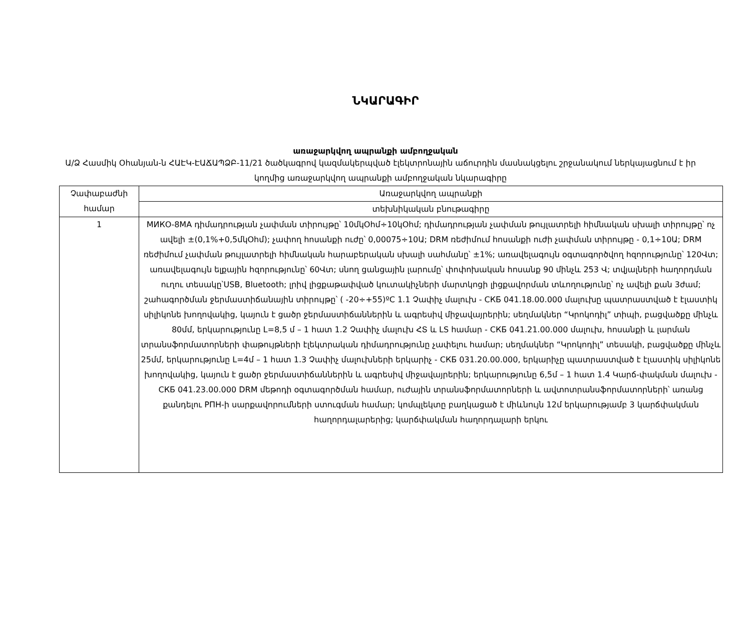ՆԿԱՐԱԳԻՐ
առաջարկվող ապրանքի ամբողջական
Ա/Ձ Հասմիկ Օհանյան-ն ՀԱԷԿ-ԷԱՃԱՊՁԲ-11/21 ծածկագրով կազմակերպված էլեկտրոնային աճուրդին մասնակցելու շրջանակում ներկայացնում է իր կողմից առաջարկվող ապրանքի ամբողջական նկարագիրը
| Չափաբաժնի համար | Առաջարկվող ապրանքի |
| | տեխնիկական բնութագիրը |
| 1 | МИКО-8МА դիմադրության չափման տիրույթը՝ 10մկOհմ÷10կOհմ; դիմադրության չափման թույլատրելի հիմնական սխալի տիրույթը՝ ոչ ավելի ±(0,1%+0,5մկOhմ); չափող հոսանքի ուժը՝ 0,00075÷10Ա; DRM ռեժիմում հոսանքի ուժի չափման տիրույթը - 0,1÷10Ա; DRM ռեժիմում չափման թույլատրելի հիմնական հարաբերական սխալի սահմանը՝ ±1%; առավելագույն օգտագործվող հզորությունը՝ 120Վտ; առավելագույն ելքային հզորությունը՝ 60Վտ; սնող ցանցային լարումը՝ փոփոխական հոսանք 90 մինչև 253 Վ; տվյալների հաղորդման ուղու տեսակը՝USB, Bluetooth; լրիվ լիցքաթափված կուտակիչների մարտկոցի լիցքավորման տևողությունը՝ ոչ ավելի քան 3ժամ; շահագործման ջերմաստիճանային տիրույթը՝ ( -20÷+55)ºC 1.1 Չափիչ մալուխ - СКБ 041.18.00.000 մալուխը պատրաստված է էլաստիկ սիլիկոնե խողովակից, կայուն է ցածր ջերմաստիճաններին և ագրեսիվ միջավայրերին; սեղմակներ “Կրոկոդիլ” տիպի, բացվածքը մինչև 80մմ, երկարությունը L=8,5 մ – 1 հատ 1.2 Չափիչ մալուխ ՀՏ և LS համար - СКБ 041.21.00.000 մալուխ, հոսանքի և լարման տրանսֆորմատորների փաթույթների էլեկտրական դիմադրությունը չափելու համար; սեղմակներ “Կրոկոդիլ” տեսակի, բացվածքը մինչև 25մմ, երկարությունը L=4մ – 1 հատ 1.3 Չափիչ մալուխների երկարիչ - СКБ 031.20.00.000, երկարիչը պատրաստված է էլաստիկ սիլիկոնե խողովակից, կայուն է ցածր ջերմաստիճաններին և ագրեսիվ միջավայրերին; երկարությունը 6,5մ – 1 հատ 1.4 Կարճ-փակման մալուխ - СКБ 041.23.00.000 DRM մեթոդի օգտագործման համար, ուժային տրանսֆորմատորների և ավտոտրանսֆորմատորների՝ առանց քանդելու РПН-ի սարքավորումների ստուգման համար; կոմպլեկտը բաղկացած է միևնույն 12մ երկարությամբ 3 կարճփակման հաղորդալարերից; կարճփակման հաղորդալարի երկու |